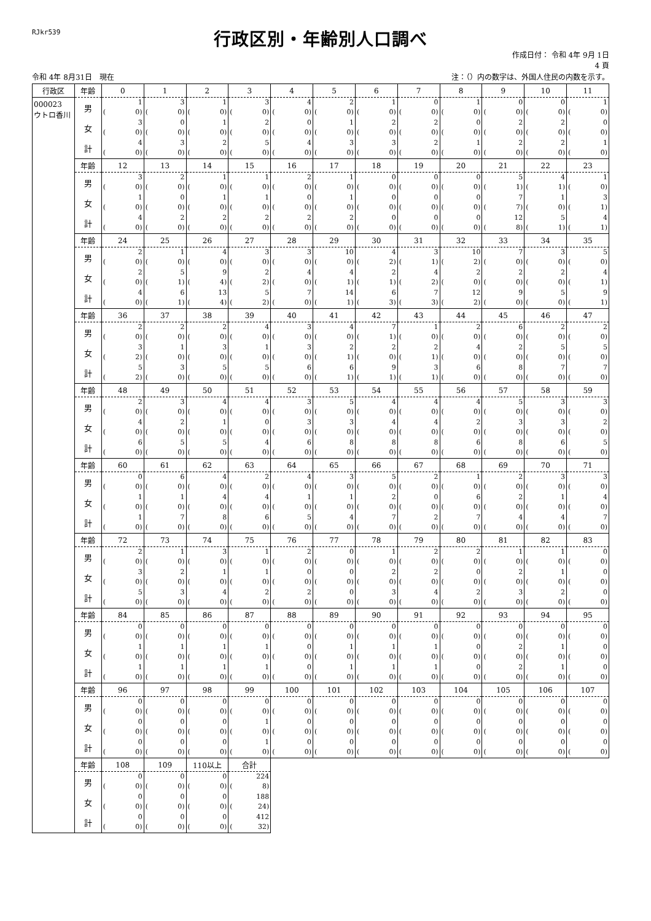RJkr539
行政区別・年齢別人口調べ
作成日付： 令和 4年 9月 1日
4 頁
令和 4年 8月31日　現在 注：（）内の数字は、外国人住民の内数を示す。
| 行政区 | 年齢 | 0 | 1 | 2 | 3 | 4 | 5 | 6 | 7 | 8 | 9 | 10 | 11 |
| --- | --- | --- | --- | --- | --- | --- | --- | --- | --- | --- | --- | --- | --- |
| 000023 ウトロ香川 | 男 | 1 ( 0) | 3 ( 0) | 1 ( 0) | 3 ( 0) | 4 ( 0) | 2 ( 0) | 1 ( 0) | 0 ( 0) | 1 ( 0) | 0 ( 0) | 0 ( 0) | 1 ( 0) |
| | 女 | 3 ( 0) | 0 ( 0) | 1 ( 0) | 2 ( 0) | 0 ( 0) | 1 ( 0) | 2 ( 0) | 2 ( 0) | 0 ( 0) | 2 ( 0) | 2 ( 0) | 0 ( 0) |
| | 計 | 4 ( 0) | 3 ( 0) | 2 ( 0) | 5 ( 0) | 4 ( 0) | 3 ( 0) | 3 ( 0) | 2 ( 0) | 1 ( 0) | 2 ( 0) | 2 ( 0) | 1 ( 0) |
| | 年齢 | 12 | 13 | 14 | 15 | 16 | 17 | 18 | 19 | 20 | 21 | 22 | 23 |
| | 男 | 3 ( 0) | 2 ( 0) | 1 ( 0) | 1 ( 0) | 2 ( 0) | 1 ( 0) | 0 ( 0) | 0 ( 0) | 0 ( 0) | 5 ( 1) | 4 ( 1) | 1 ( 0) |
| | 女 | 1 ( 0) | 0 ( 0) | 1 ( 0) | 1 ( 0) | 0 ( 0) | 1 ( 0) | 0 ( 0) | 0 ( 0) | 0 ( 0) | 7 ( 7) | 1 ( 0) | 3 ( 1) |
| | 計 | 4 ( 0) | 2 ( 0) | 2 ( 0) | 2 ( 0) | 2 ( 0) | 2 ( 0) | 0 ( 0) | 0 ( 0) | 0 ( 0) | 12 ( 8) | 5 ( 1) | 4 ( 1) |
| | 年齢 | 24 | 25 | 26 | 27 | 28 | 29 | 30 | 31 | 32 | 33 | 34 | 35 |
| | 男 | 2 ( 0) | 1 ( 0) | 4 ( 0) | 3 ( 0) | 3 ( 0) | 10 ( 0) | 4 ( 2) | 3 ( 1) | 10 ( 2) | 7 ( 0) | 3 ( 0) | 5 ( 0) |
| | 女 | 2 ( 0) | 5 ( 1) | 9 ( 4) | 2 ( 2) | 4 ( 0) | 4 ( 1) | 2 ( 1) | 4 ( 2) | 2 ( 0) | 2 ( 0) | 2 ( 0) | 4 ( 1) |
| | 計 | 4 ( 0) | 6 ( 1) | 13 ( 4) | 5 ( 2) | 7 ( 0) | 14 ( 1) | 6 ( 3) | 7 ( 3) | 12 ( 2) | 9 ( 0) | 5 ( 0) | 9 ( 1) |
| | 年齢 | 36 | 37 | 38 | 39 | 40 | 41 | 42 | 43 | 44 | 45 | 46 | 47 |
| | 男 | 2 ( 0) | 2 ( 0) | 2 ( 0) | 4 ( 0) | 3 ( 0) | 4 ( 0) | 7 ( 1) | 1 ( 0) | 2 ( 0) | 6 ( 0) | 2 ( 0) | 2 ( 0) |
| | 女 | 3 ( 2) | 1 ( 0) | 3 ( 0) | 1 ( 0) | 3 ( 0) | 2 ( 1) | 2 ( 0) | 2 ( 1) | 4 ( 0) | 2 ( 0) | 5 ( 0) | 5 ( 0) |
| | 計 | 5 ( 2) | 3 ( 0) | 5 ( 0) | 5 ( 0) | 6 ( 0) | 6 ( 1) | 9 ( 1) | 3 ( 1) | 6 ( 0) | 8 ( 0) | 7 ( 0) | 7 ( 0) |
| | 年齢 | 48 | 49 | 50 | 51 | 52 | 53 | 54 | 55 | 56 | 57 | 58 | 59 |
| | 男 | 2 ( 0) | 3 ( 0) | 4 ( 0) | 4 ( 0) | 3 ( 0) | 5 ( 0) | 4 ( 0) | 4 ( 0) | 4 ( 0) | 5 ( 0) | 3 ( 0) | 3 ( 0) |
| | 女 | 4 ( 0) | 2 ( 0) | 1 ( 0) | 0 ( 0) | 3 ( 0) | 3 ( 0) | 4 ( 0) | 4 ( 0) | 2 ( 0) | 3 ( 0) | 3 ( 0) | 2 ( 0) |
| | 計 | 6 ( 0) | 5 ( 0) | 5 ( 0) | 4 ( 0) | 6 ( 0) | 8 ( 0) | 8 ( 0) | 8 ( 0) | 6 ( 0) | 8 ( 0) | 6 ( 0) | 5 ( 0) |
| | 年齢 | 60 | 61 | 62 | 63 | 64 | 65 | 66 | 67 | 68 | 69 | 70 | 71 |
| | 男 | 0 ( 0) | 6 ( 0) | 4 ( 0) | 2 ( 0) | 4 ( 0) | 3 ( 0) | 5 ( 0) | 2 ( 0) | 1 ( 0) | 2 ( 0) | 3 ( 0) | 3 ( 0) |
| | 女 | 1 ( 0) | 1 ( 0) | 4 ( 0) | 4 ( 0) | 1 ( 0) | 1 ( 0) | 2 ( 0) | 0 ( 0) | 6 ( 0) | 2 ( 0) | 1 ( 0) | 4 ( 0) |
| | 計 | 1 ( 0) | 7 ( 0) | 8 ( 0) | 6 ( 0) | 5 ( 0) | 4 ( 0) | 7 ( 0) | 2 ( 0) | 7 ( 0) | 4 ( 0) | 4 ( 0) | 7 ( 0) |
| | 年齢 | 72 | 73 | 74 | 75 | 76 | 77 | 78 | 79 | 80 | 81 | 82 | 83 |
| | 男 | 2 ( 0) | 1 ( 0) | 3 ( 0) | 1 ( 0) | 2 ( 0) | 0 ( 0) | 1 ( 0) | 2 ( 0) | 2 ( 0) | 1 ( 0) | 1 ( 0) | 0 ( 0) |
| | 女 | 3 ( 0) | 2 ( 0) | 1 ( 0) | 1 ( 0) | 0 ( 0) | 0 ( 0) | 2 ( 0) | 2 ( 0) | 0 ( 0) | 2 ( 0) | 1 ( 0) | 0 ( 0) |
| | 計 | 5 ( 0) | 3 ( 0) | 4 ( 0) | 2 ( 0) | 2 ( 0) | 0 ( 0) | 3 ( 0) | 4 ( 0) | 2 ( 0) | 3 ( 0) | 2 ( 0) | 0 ( 0) |
| | 年齢 | 84 | 85 | 86 | 87 | 88 | 89 | 90 | 91 | 92 | 93 | 94 | 95 |
| | 男 | 0 ( 0) | 0 ( 0) | 0 ( 0) | 0 ( 0) | 0 ( 0) | 0 ( 0) | 0 ( 0) | 0 ( 0) | 0 ( 0) | 0 ( 0) | 0 ( 0) | 0 ( 0) |
| | 女 | 1 ( 0) | 1 ( 0) | 1 ( 0) | 1 ( 0) | 0 ( 0) | 1 ( 0) | 1 ( 0) | 1 ( 0) | 0 ( 0) | 2 ( 0) | 1 ( 0) | 0 ( 0) |
| | 計 | 1 ( 0) | 1 ( 0) | 1 ( 0) | 1 ( 0) | 0 ( 0) | 1 ( 0) | 1 ( 0) | 1 ( 0) | 0 ( 0) | 2 ( 0) | 1 ( 0) | 0 ( 0) |
| | 年齢 | 96 | 97 | 98 | 99 | 100 | 101 | 102 | 103 | 104 | 105 | 106 | 107 |
| | 男 | 0 ( 0) | 0 ( 0) | 0 ( 0) | 0 ( 0) | 0 ( 0) | 0 ( 0) | 0 ( 0) | 0 ( 0) | 0 ( 0) | 0 ( 0) | 0 ( 0) | 0 ( 0) |
| | 女 | 0 ( 0) | 0 ( 0) | 0 ( 0) | 1 ( 0) | 0 ( 0) | 0 ( 0) | 0 ( 0) | 0 ( 0) | 0 ( 0) | 0 ( 0) | 0 ( 0) | 0 ( 0) |
| | 計 | 0 ( 0) | 0 ( 0) | 0 ( 0) | 1 ( 0) | 0 ( 0) | 0 ( 0) | 0 ( 0) | 0 ( 0) | 0 ( 0) | 0 ( 0) | 0 ( 0) | 0 ( 0) |
| | 年齢 | 108 | 109 | 110以上 | 合計 | | | | | | | | |
| | 男 | 0 ( 0) | 0 ( 0) | 0 ( 0) | 224 ( 8) | | | | | | | | |
| | 女 | 0 ( 0) | 0 ( 0) | 0 ( 0) | 188 ( 24) | | | | | | | | |
| | 計 | 0 ( 0) | 0 ( 0) | 0 ( 0) | 412 ( 32) | | | | | | | | |